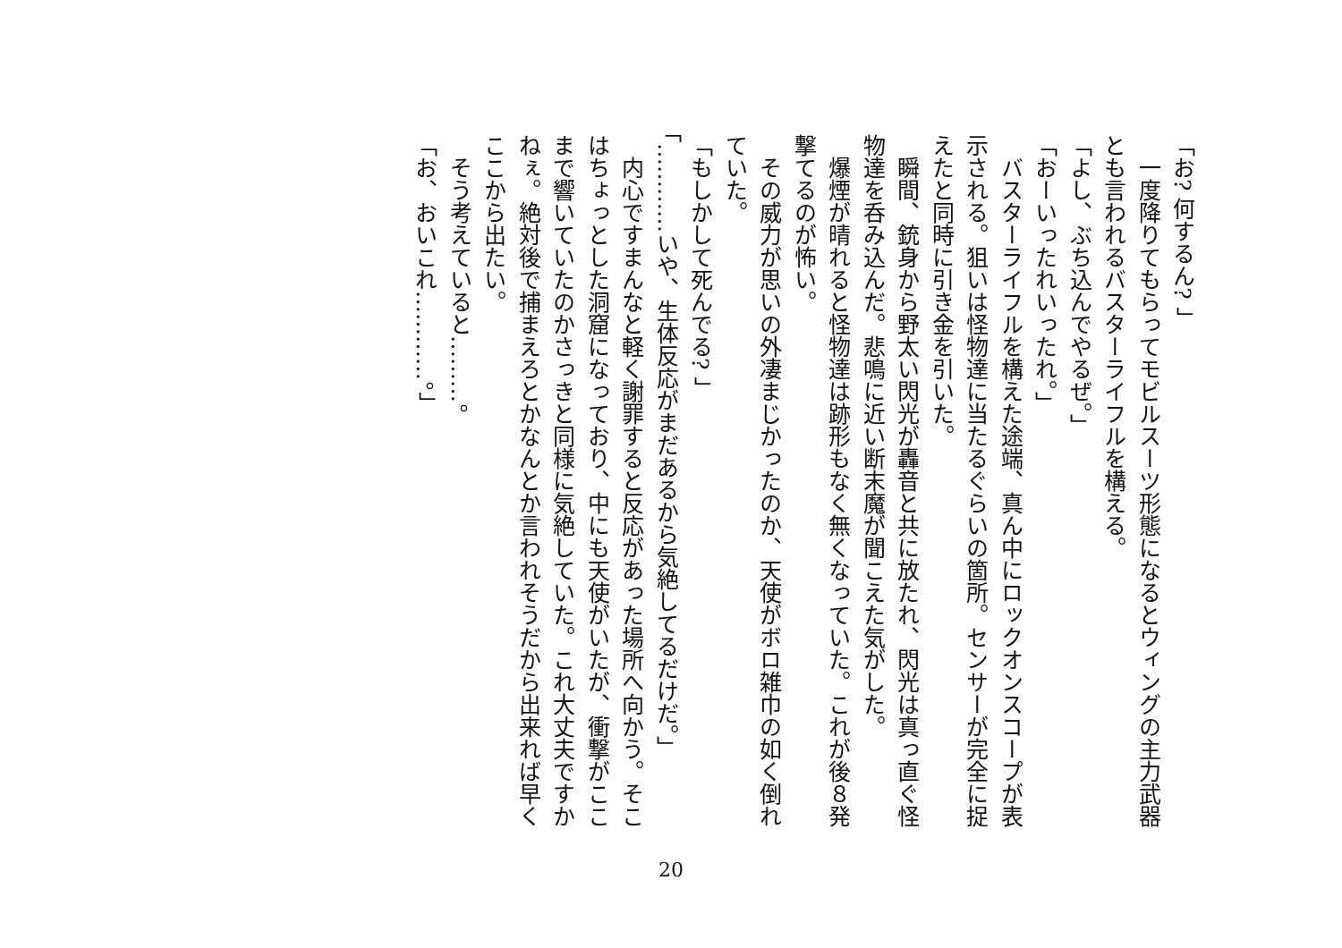「お? 何するん? 」
　一度降りてもらってモビルスーツ形態になるとウィングの主力武器とも言われるバスターライフルを構える。
「よし、ぶち込んでやるぜ。」
「おーいったれいったれ。」
　バスターライフルを構えた途端、真ん中にロックオンスコープが表示される。狙いは怪物達に当たるぐらいの箇所。センサーが完全に捉えたと同時に引き金を引いた。
　瞬間、銃身から野太い閃光が轟音と共に放たれ、閃光は真っ直ぐ怪物達を呑み込んだ。悲鳴に近い断末魔が聞こえた気がした。
　爆煙が晴れると怪物達は跡形もなく無くなっていた。これが後８発撃てるのが怖い。
　その威力が思いの外凄まじかったのか、天使がボロ雑巾の如く倒れていた。
「もしかして死んでる? 」
「…………いや、生体反応がまだあるから気絶してるだけだ。」
　内心ですまんなと軽く謝罪すると反応があった場所へ向かう。そこはちょっとした洞窟になっており、中にも天使がいたが、衝撃がここまで響いていたのかさっきと同様に気絶していた。これ大丈夫ですかねぇ。絶対後で捕まえろとかなんとか言われそうだから出来れば早くここから出たい。
　そう考えていると………。
「お、おいこれ…………。」
20